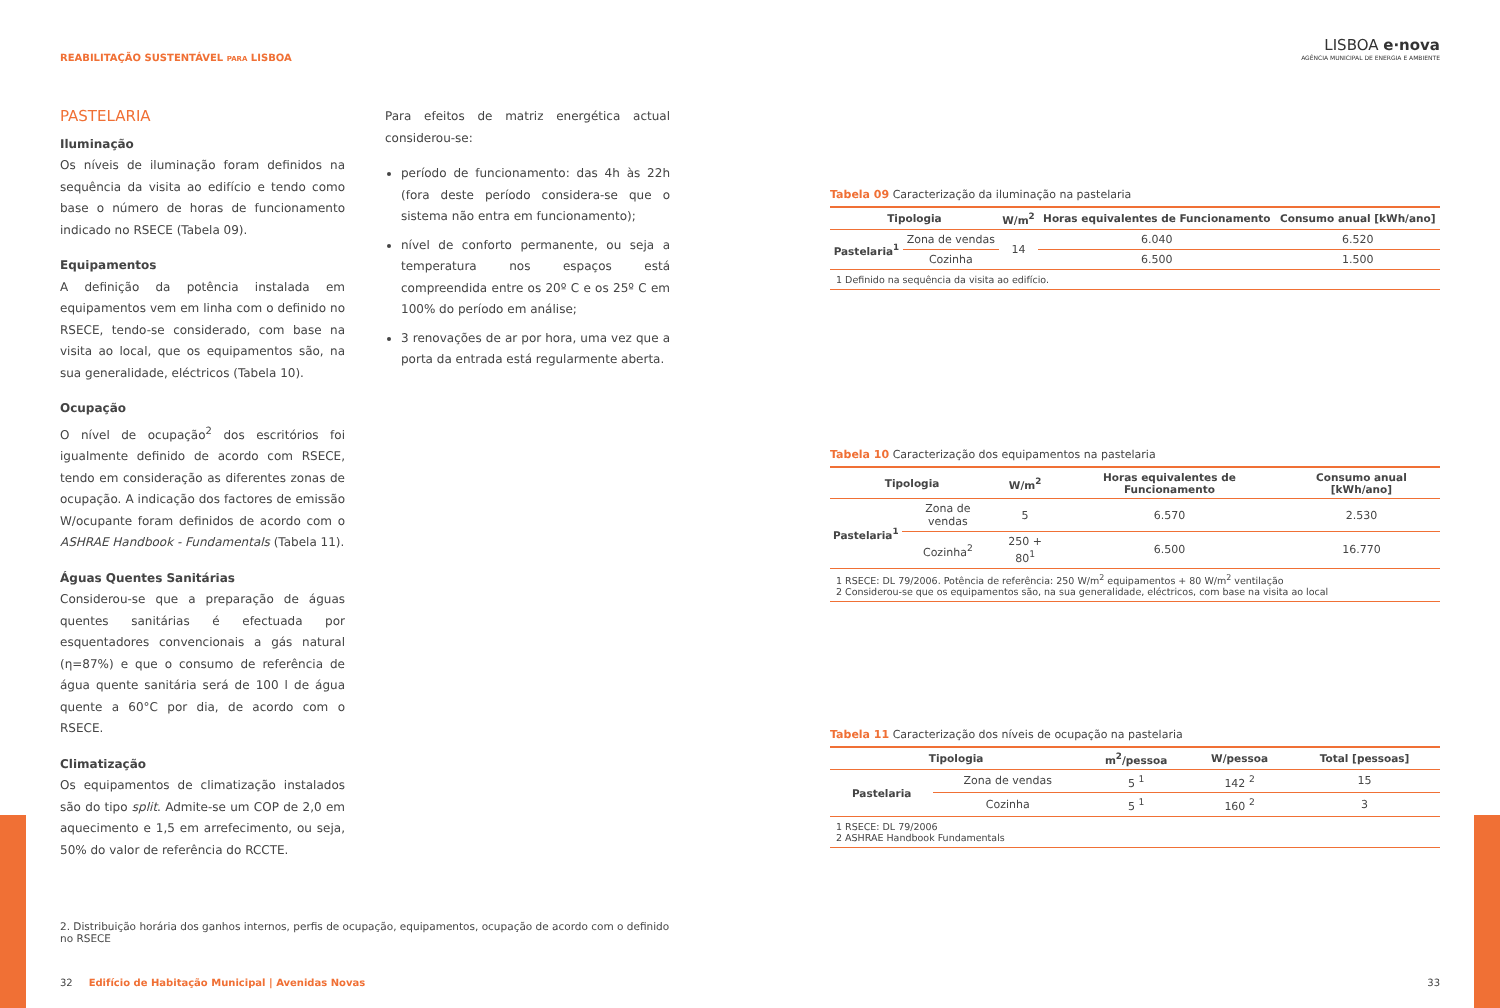REABILITAÇÃO SUSTENTÁVEL PARA LISBOA
LISBOA e·nova
AGÊNCIA MUNICIPAL DE ENERGIA E AMBIENTE
PASTELARIA
Iluminação
Os níveis de iluminação foram definidos na sequência da visita ao edifício e tendo como base o número de horas de funcionamento indicado no RSECE (Tabela 09).
Equipamentos
A definição da potência instalada em equipamentos vem em linha com o definido no RSECE, tendo-se considerado, com base na visita ao local, que os equipamentos são, na sua generalidade, eléctricos (Tabela 10).
Ocupação
O nível de ocupação<sup>2</sup> dos escritórios foi igualmente definido de acordo com RSECE, tendo em consideração as diferentes zonas de ocupação. A indicação dos factores de emissão W/ocupante foram definidos de acordo com o ASHRAE Handbook - Fundamentals (Tabela 11).
Águas Quentes Sanitárias
Considerou-se que a preparação de águas quentes sanitárias é efectuada por esquentadores convencionais a gás natural (η=87%) e que o consumo de referência de água quente sanitária será de 100 l de água quente a 60°C por dia, de acordo com o RSECE.
Climatização
Os equipamentos de climatização instalados são do tipo split. Admite-se um COP de 2,0 em aquecimento e 1,5 em arrefecimento, ou seja, 50% do valor de referência do RCCTE.
Para efeitos de matriz energética actual considerou-se:
período de funcionamento: das 4h às 22h (fora deste período considera-se que o sistema não entra em funcionamento);
nível de conforto permanente, ou seja a temperatura nos espaços está compreendida entre os 20º C e os 25º C em 100% do período em análise;
3 renovações de ar por hora, uma vez que a porta da entrada está regularmente aberta.
Tabela 09 Caracterização da iluminação na pastelaria
| Tipologia | | W/m<sup>2</sup> | Horas equivalentes de Funcionamento | Consumo anual [kWh/ano] |
| --- | --- | --- | --- | --- |
| Pastelaria<sup>1</sup> | Zona de vendas | 14 | 6.040 | 6.520 |
| | Cozinha | | 6.500 | 1.500 |
| 1 Definido na sequência da visita ao edifício. | | | | |
Tabela 10 Caracterização dos equipamentos na pastelaria
| Tipologia | | W/m<sup>2</sup> | Horas equivalentes de Funcionamento | Consumo anual [kWh/ano] |
| --- | --- | --- | --- | --- |
| Pastelaria<sup>1</sup> | Zona de vendas | 5 | 6.570 | 2.530 |
| | Cozinha<sup>2</sup> | 250 + 80<sup>1</sup> | 6.500 | 16.770 |
| 1 RSECE: DL 79/2006. Potência de referência: 250 W/m<sup>2</sup> equipamentos + 80 W/m<sup>2</sup> ventilação 2 Considerou-se que os equipamentos são, na sua generalidade, eléctricos, com base na visita ao local | | | | |
Tabela 11 Caracterização dos níveis de ocupação na pastelaria
| Tipologia | | m<sup>2</sup>/pessoa | W/pessoa | Total [pessoas] |
| --- | --- | --- | --- | --- |
| Pastelaria | Zona de vendas | 5 <sup>1</sup> | 142 <sup>2</sup> | 15 |
| | Cozinha | 5 <sup>1</sup> | 160 <sup>2</sup> | 3 |
| 1 RSECE: DL 79/2006 2 ASHRAE Handbook Fundamentals | | | | |
2. Distribuição horária dos ganhos internos, perfis de ocupação, equipamentos, ocupação de acordo com o definido no RSECE
32 Edifício de Habitação Municipal | Avenidas Novas
33